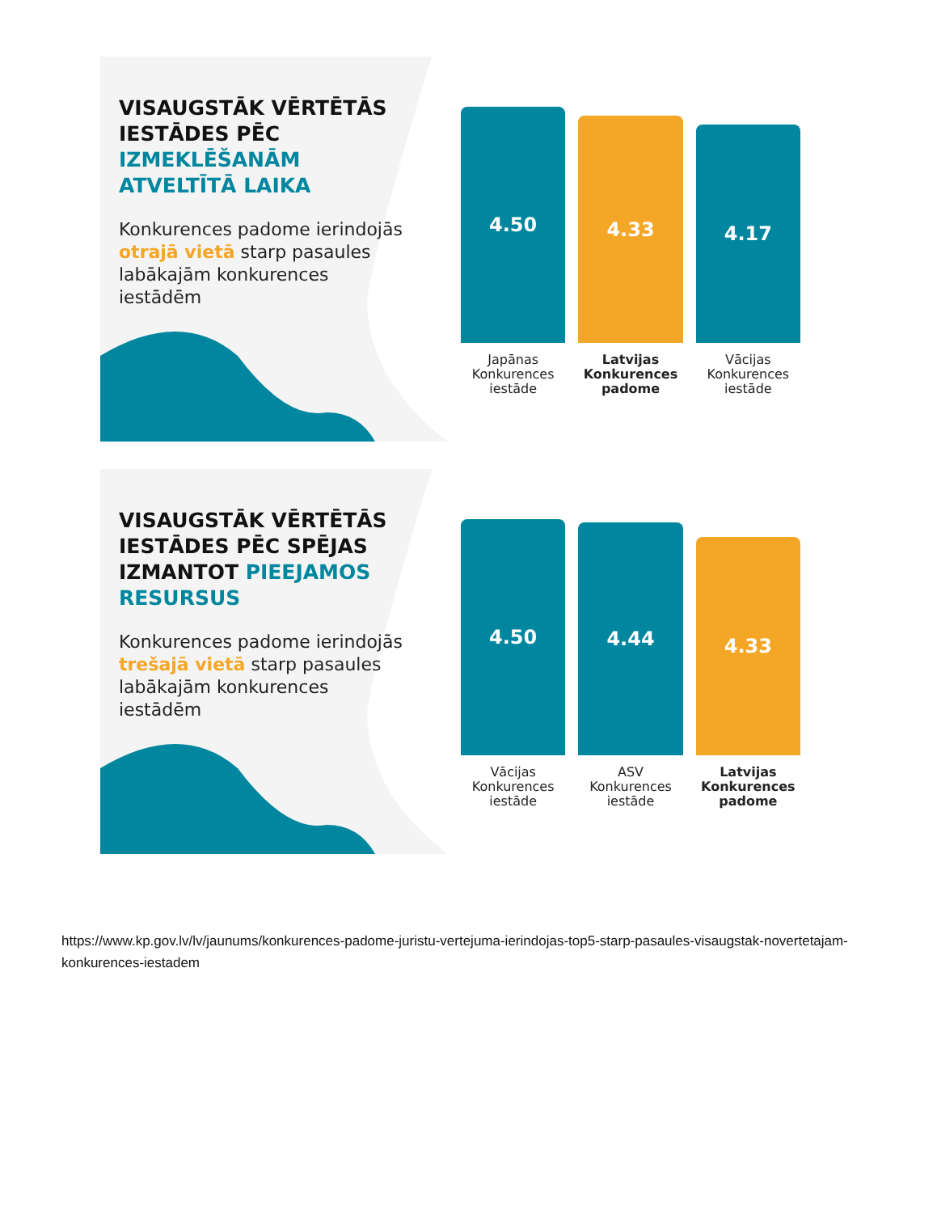VISAUGSTĀK VĒRTĒTĀS IESTĀDES PĒC IZMEKLĒŠANĀM ATVELTĪTĀ LAIKA
Konkurences padome ierindojās otrajā vietā starp pasaules labākajām konkurences iestādēm
4.50
Japānas Konkurences iestāde
4.33
Latvijas Konkurences padome
4.17
Vācijas Konkurences iestāde
VISAUGSTĀK VĒRTĒTĀS IESTĀDES PĒC SPĒJAS IZMANTOT PIEEJAMOS RESURSUS
Konkurences padome ierindojās trešajā vietā starp pasaules labākajām konkurences iestādēm
4.50
Vācijas Konkurences iestāde
4.44
ASV Konkurences iestāde
4.33
Latvijas Konkurences padome
https://www.kp.gov.lv/lv/jaunums/konkurences-padome-juristu-vertejuma-ierindojas-top5-starp-pasaules-visaugstak-novertetajam-konkurences-iestadem